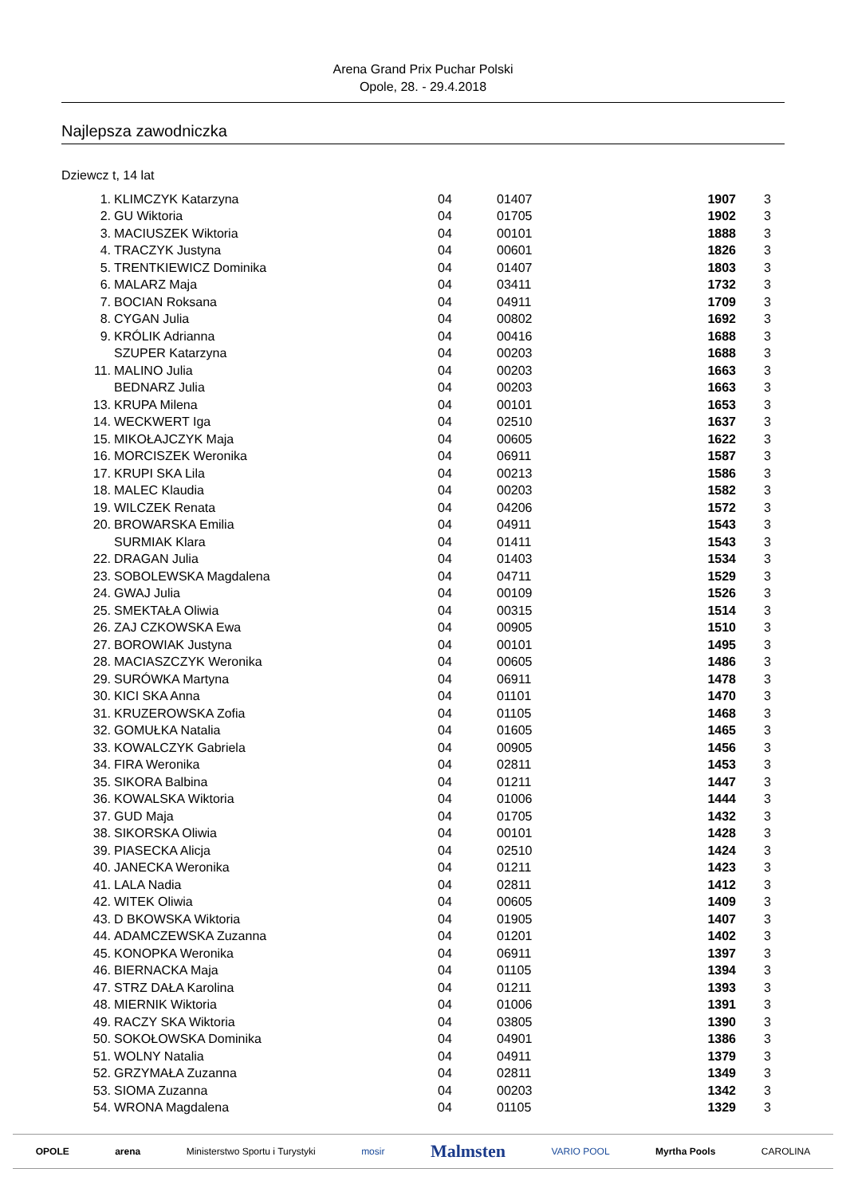Arena Grand Prix Puchar Polski
Opole, 28. - 29.4.2018
Najlepsza zawodniczka
Dziewcz t, 14 lat
| 1. | KLIMCZYK Katarzyna | 04 | 01407 | 1907 | 3 |
| 2. | GU Wiktoria | 04 | 01705 | 1902 | 3 |
| 3. | MACIUSZEK Wiktoria | 04 | 00101 | 1888 | 3 |
| 4. | TRACZYK Justyna | 04 | 00601 | 1826 | 3 |
| 5. | TRENTKIEWICZ Dominika | 04 | 01407 | 1803 | 3 |
| 6. | MALARZ Maja | 04 | 03411 | 1732 | 3 |
| 7. | BOCIAN Roksana | 04 | 04911 | 1709 | 3 |
| 8. | CYGAN Julia | 04 | 00802 | 1692 | 3 |
| 9. | KRÓLIK Adrianna | 04 | 00416 | 1688 | 3 |
| | SZUPER Katarzyna | 04 | 00203 | 1688 | 3 |
| 11. | MALINO Julia | 04 | 00203 | 1663 | 3 |
| | BEDNARZ Julia | 04 | 00203 | 1663 | 3 |
| 13. | KRUPA Milena | 04 | 00101 | 1653 | 3 |
| 14. | WECKWERT Iga | 04 | 02510 | 1637 | 3 |
| 15. | MIKOŁAJCZYK Maja | 04 | 00605 | 1622 | 3 |
| 16. | MORCISZEK Weronika | 04 | 06911 | 1587 | 3 |
| 17. | KRUPI SKA Lila | 04 | 00213 | 1586 | 3 |
| 18. | MALEC Klaudia | 04 | 00203 | 1582 | 3 |
| 19. | WILCZEK Renata | 04 | 04206 | 1572 | 3 |
| 20. | BROWARSKA Emilia | 04 | 04911 | 1543 | 3 |
| | SURMIAK Klara | 04 | 01411 | 1543 | 3 |
| 22. | DRAGAN Julia | 04 | 01403 | 1534 | 3 |
| 23. | SOBOLEWSKA Magdalena | 04 | 04711 | 1529 | 3 |
| 24. | GWAJ Julia | 04 | 00109 | 1526 | 3 |
| 25. | SMEKTAŁA Oliwia | 04 | 00315 | 1514 | 3 |
| 26. | ZAJ CZKOWSKA Ewa | 04 | 00905 | 1510 | 3 |
| 27. | BOROWIAK Justyna | 04 | 00101 | 1495 | 3 |
| 28. | MACIASZCZYK Weronika | 04 | 00605 | 1486 | 3 |
| 29. | SURÓWKA Martyna | 04 | 06911 | 1478 | 3 |
| 30. | KICI SKA Anna | 04 | 01101 | 1470 | 3 |
| 31. | KRUZEROWSKA Zofia | 04 | 01105 | 1468 | 3 |
| 32. | GOMUŁKA Natalia | 04 | 01605 | 1465 | 3 |
| 33. | KOWALCZYK Gabriela | 04 | 00905 | 1456 | 3 |
| 34. | FIRA Weronika | 04 | 02811 | 1453 | 3 |
| 35. | SIKORA Balbina | 04 | 01211 | 1447 | 3 |
| 36. | KOWALSKA Wiktoria | 04 | 01006 | 1444 | 3 |
| 37. | GUD Maja | 04 | 01705 | 1432 | 3 |
| 38. | SIKORSKA Oliwia | 04 | 00101 | 1428 | 3 |
| 39. | PIASECKA Alicja | 04 | 02510 | 1424 | 3 |
| 40. | JANECKA Weronika | 04 | 01211 | 1423 | 3 |
| 41. | LALA Nadia | 04 | 02811 | 1412 | 3 |
| 42. | WITEK Oliwia | 04 | 00605 | 1409 | 3 |
| 43. | D BKOWSKA Wiktoria | 04 | 01905 | 1407 | 3 |
| 44. | ADAMCZEWSKA Zuzanna | 04 | 01201 | 1402 | 3 |
| 45. | KONOPKA Weronika | 04 | 06911 | 1397 | 3 |
| 46. | BIERNACKA Maja | 04 | 01105 | 1394 | 3 |
| 47. | STRZ DAŁA Karolina | 04 | 01211 | 1393 | 3 |
| 48. | MIERNIK Wiktoria | 04 | 01006 | 1391 | 3 |
| 49. | RACZY SKA Wiktoria | 04 | 03805 | 1390 | 3 |
| 50. | SOKOŁOWSKA Dominika | 04 | 04901 | 1386 | 3 |
| 51. | WOLNY Natalia | 04 | 04911 | 1379 | 3 |
| 52. | GRZYMAŁA Zuzanna | 04 | 02811 | 1349 | 3 |
| 53. | SIOMA Zuzanna | 04 | 00203 | 1342 | 3 |
| 54. | WRONA Magdalena | 04 | 01105 | 1329 | 3 |
OPOLE arena Ministerstwo Sportu i Turystyki mosir Malmsten VARIO POOL Myrtha Pools CAROLINA